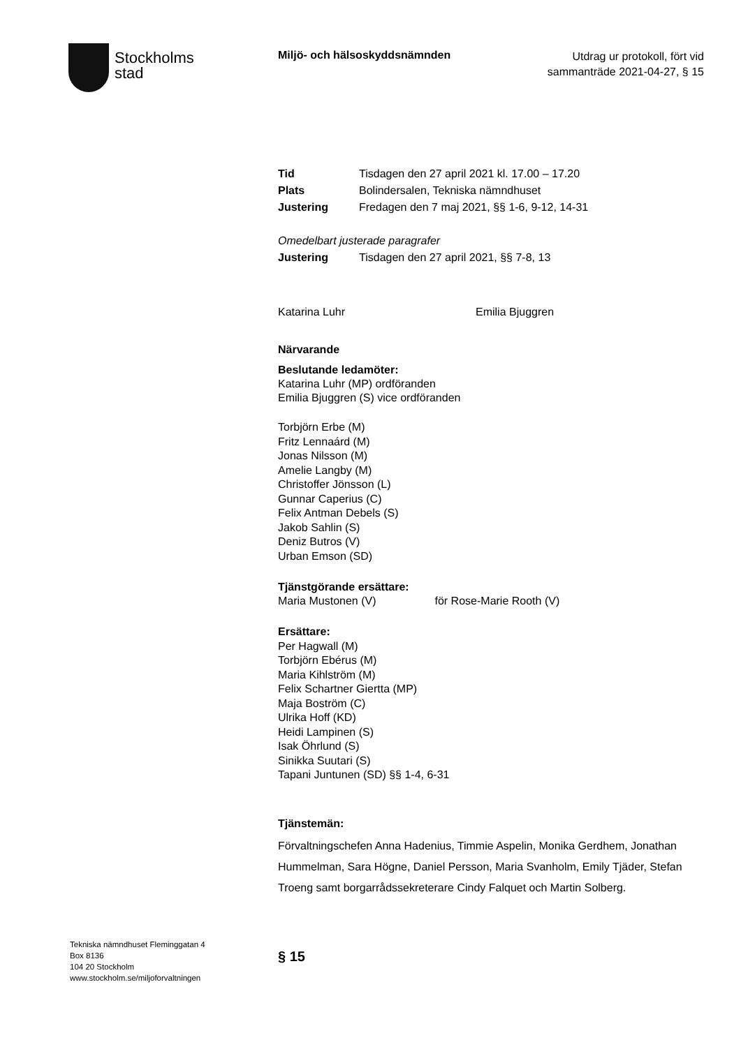Stockholms
stad
Miljö- och hälsoskyddsnämnden
Utdrag ur protokoll, fört vid sammanträde 2021-04-27, § 15
Tid Tisdagen den 27 april 2021 kl. 17.00 – 17.20
Plats Bolindersalen, Tekniska nämndhuset
Justering Fredagen den 7 maj 2021, §§ 1-6, 9-12, 14-31
Omedelbart justerade paragrafer
Justering Tisdagen den 27 april 2021, §§ 7-8, 13
Katarina Luhr Emilia Bjuggren
Närvarande
Beslutande ledamöter:
Katarina Luhr (MP) ordföranden
Emilia Bjuggren (S) vice ordföranden
Torbjörn Erbe (M)
Fritz Lennaárd (M)
Jonas Nilsson (M)
Amelie Langby (M)
Christoffer Jönsson (L)
Gunnar Caperius (C)
Felix Antman Debels (S)
Jakob Sahlin (S)
Deniz Butros (V)
Urban Emson (SD)
Tjänstgörande ersättare:
Maria Mustonen (V) för Rose-Marie Rooth (V)
Ersättare:
Per Hagwall (M)
Torbjörn Ebérus (M)
Maria Kihlström (M)
Felix Schartner Giertta (MP)
Maja Boström (C)
Ulrika Hoff (KD)
Heidi Lampinen (S)
Isak Öhrlund (S)
Sinikka Suutari (S)
Tapani Juntunen (SD) §§ 1-4, 6-31
Tjänstemän:
Förvaltningschefen Anna Hadenius, Timmie Aspelin, Monika Gerdhem, Jonathan Hummelman, Sara Högne, Daniel Persson, Maria Svanholm, Emily Tjäder, Stefan Troeng samt borgarrådssekreterare Cindy Falquet och Martin Solberg.
§ 15
Tekniska nämndhuset Fleminggatan 4
Box 8136
104 20 Stockholm
www.stockholm.se/miljoforvaltningen